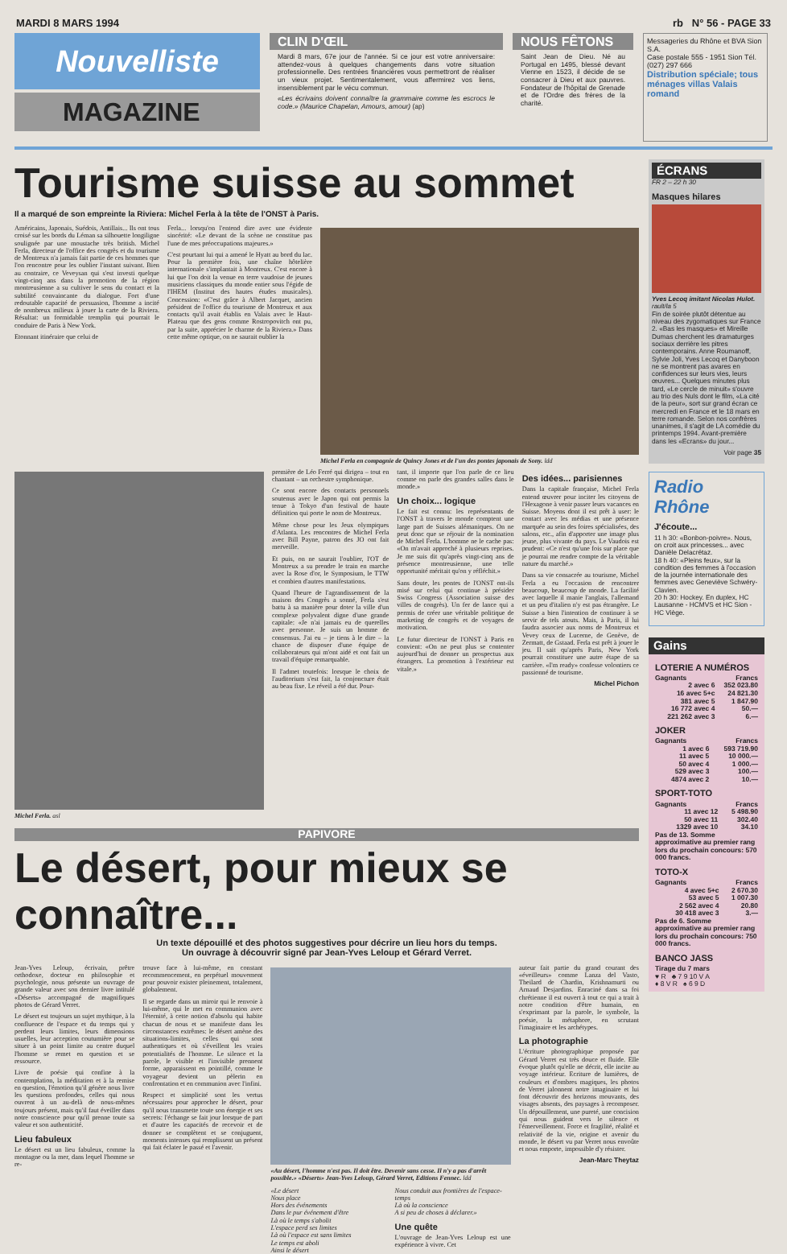MARDI 8 MARS 1994 rb N° 56 - PAGE 33
Nouvelliste
MAGAZINE
CLIN D'ŒIL
Mardi 8 mars, 67e jour de l'année. Si ce jour est votre anniversaire: attendez-vous à quelques changements dans votre situation professionnelle. Des rentrées financières vous permettront de réaliser un vieux projet. Sentimentalement, vous affermirez vos liens, insensiblement par le vécu commun.
«Les écrivains doivent connaître la grammaire comme les escrocs le code.» (Maurice Chapelan, Amours, amour) (ap)
NOUS FÊTONS
Saint Jean de Dieu. Né au Portugal en 1495, blessé devant Vienne en 1523, il décide de se consacrer à Dieu et aux pauvres. Fondateur de l'hôpital de Grenade et de l'Ordre des frères de la charité.
Messageries du Rhône et BVA Sion S.A.
Case postale 555 - 1951 Sion Tél. (027) 297 666
Distribution spéciale; tous ménages villas Valais romand
Tourisme suisse au sommet
Il a marqué de son empreinte la Riviera: Michel Ferla à la tête de l'ONST à Paris.
Américains, Japonais, Suédois, Antillais... Ils ont tous croisé sur les bords du Léman sa silhouette longiligne soulignée par une moustache très british. Michel Ferla, directeur de l'office des congrès et du tourisme de Montreux n'a jamais fait partie de ces hommes que l'on rencontre pour les oublier l'instant suivant. Bien au contraire, ce Veveysan qui s'est investi quelque vingt-cinq ans dans la promotion de la région montreusienne a su cultiver le sens du contact et la subtilité convaincante du dialogue. Fort d'une redoutable capacité de persuasion, l'homme a incité de nombreux milieux à jouer la carte de la Riviera. Résultat: un formidable tremplin qui pourrait le conduire de Paris à New York.
Etonnant itinéraire que celui de
Ferla... lorsqu'on l'entend dire avec une évidente sincérité: «Le devant de la scène ne constitue pas l'une de mes préoccupations majeures.»
C'est pourtant lui qui a amené le Hyatt au bord du lac. Pour la première fois, une chaîne hôtelière internationale s'implantait à Montreux. C'est encore à lui que l'on doit la venue en terre vaudoise de jeunes musiciens classiques du monde entier sous l'égide de l'IHEM (Institut des hautes études musicales). Concession: «C'est grâce à Albert Jacquet, ancien président de l'office du tourisme de Montreux et aux contacts qu'il avait établis en Valais avec le Haut-Plateau que des gens comme Rostropovitch ont pu, par la suite, apprécier le charme de la Riviera.» Dans cette même optique, on ne saurait oublier la
Michel Ferla en compagnie de Quincy Jones et de l'un des pontes japonais de Sony. ldd
Michel Ferla. asl première de Léo Ferré qui dirigea – tout en chantant – un orchestre symphonique.
Ce sont encore des contacts personnels soutenus avec le Japon qui ont permis la tenue à Tokyo d'un festival de haute définition qui porte le nom de Montreux.
Même chose pour les Jeux olympiques d'Atlanta. Les rencontres de Michel Ferla avec Bill Payne, patron des JO ont fait merveille.
Et puis, on ne saurait l'oublier, l'OT de Montreux a su prendre le train en marche avec la Rose d'or, le Symposium, le TTW et combien d'autres manifestations.
Quand l'heure de l'agrandissement de la maison des Congrès a sonné, Ferla s'est battu à sa manière pour doter la ville d'un complexe polyvalent digne d'une grande capitale: «Je n'ai jamais eu de querelles avec personne. Je suis un homme de consensus. J'ai eu – je tiens à le dire – la chance de disposer d'une équipe de collaborateurs qui m'ont aidé et ont fait un travail d'équipe remarquable.
Il l'admet toutefois: lorsque le choix de l'auditorium s'est fait, la conjoncture était au beau fixe. Le réveil a été dur. Pour-
tant, il importe que l'on parle de ce lieu comme on parle des grandes salles dans le monde.»
Un choix... logique
Le fait est connu: les représentants de l'ONST à travers le monde comptent une large part de Suisses alémaniques. On ne peut donc que se réjouir de la nomination de Michel Ferla. L'homme ne le cache pas: «On m'avait approché à plusieurs reprises. Je me suis dit qu'après vingt-cinq ans de présence montreusienne, une telle opportunité méritait qu'on y réfléchit.»
Sans doute, les pontes de l'ONST ont-ils misé sur celui qui continue à présider Swiss Congress (Association suisse des villes de congrès). Un fer de lance qui a permis de créer une véritable politique de marketing de congrès et de voyages de motivation.
Le futur directeur de l'ONST à Paris en convient: «On ne peut plus se contenter aujourd'hui de donner un prospectus aux étrangers. La promotion à l'extérieur est vitale.»
Des idées... parisiennes
Dans la capitale française, Michel Ferla entend œuvrer pour inciter les citoyens de l'Hexagone à venir passer leurs vacances en Suisse. Moyens dont il est prêt à user: le contact avec les médias et une présence marquée au sein des foires spécialisées, des salons, etc., afin d'apporter une image plus jeune, plus vivante du pays. Le Vaudois est prudent: «Ce n'est qu'une fois sur place que je pourrai me rendre compte de la véritable nature du marché.»
Dans sa vie consacrée au tourisme, Michel Ferla a eu l'occasion de rencontrer beaucoup, beaucoup de monde. La facilité avec laquelle il manie l'anglais, l'allemand et un peu d'italien n'y est pas étrangère. Le Suisse a bien l'intention de continuer à se servir de tels atouts. Mais, à Paris, il lui faudra associer aux noms de Montreux et Vevey ceux de Lucerne, de Genève, de Zermatt, de Gstaad. Ferla est prêt à jouer le jeu. Il sait qu'après Paris, New York pourrait constituer une autre étape de sa carrière. «I'm ready» confesse volontiers ce passionné de tourisme.
Michel Pichon
PAPIVORE
Le désert, pour mieux se connaître...
Un texte dépouillé et des photos suggestives pour décrire un lieu hors du temps.
Un ouvrage à découvrir signé par Jean-Yves Leloup et Gérard Verret.
Jean-Yves Leloup, écrivain, prêtre orthodoxe, docteur en philosophie et psychologie, nous présente un ouvrage de grande valeur avec son dernier livre intitulé «Déserts» accompagné de magnifiques photos de Gérard Verret.
Le désert est toujours un sujet mythique, à la confluence de l'espace et du temps qui y perdent leurs limites, leurs dimensions usuelles, leur acception coutumière pour se situer à un point limite au centre duquel l'homme se remet en question et se ressource.
Livre de poésie qui confine à la contemplation, la méditation et à la remise en question, l'émotion qu'il génère nous livre les questions profondes, celles qui nous ouvrent à un au-delà de nous-mêmes toujours présent, mais qu'il faut éveiller dans notre conscience pour qu'il prenne toute sa valeur et son authenticité.
Lieu fabuleux
Le désert est un lieu fabuleux, comme la montagne ou la mer, dans lequel l'homme se re-
trouve face à lui-même, en constant recommencement, en perpétuel mouvement pour pouvoir exister pleinement, totalement, globalement.
Il se regarde dans un miroir qui le renvoie à lui-même, qui le met en communion avec l'éternité, à cette notion d'absolu qui habite chacun de nous et se manifeste dans les circonstances extrêmes: le désert amène des situations-limites, celles qui sont authentiques et où s'éveillent les vraies potentialités de l'homme. Le silence et la parole, le visible et l'invisible prennent forme, apparaissent en pointillé, comme le voyageur devient un pèlerin en confrontation et en communion avec l'infini.
Respect et simplicité sont les vertus nécessaires pour approcher le désert, pour qu'il nous transmette toute son énergie et ses secrets: l'échange se fait jour lorsque de part et d'autre les capacités de recevoir et de donner se complètent et se conjuguent, moments intenses qui remplissent un présent qui fait éclater le passé et l'avenir.
«Au désert, l'homme n'est pas. Il doit être. Devenir sans cesse. Il n'y a pas d'arrêt possible.» «Déserts» Jean-Yves Leloup, Gérard Verret, Editions Fennec. ldd
«Le désert
Nous place
Hors des événements
Dans le pur événement d'être
Là où le temps s'abolit
L'espace perd ses limites
Là où l'espace est sans limites
Le temps est aboli
Ainsi le désert
Nous conduit aux frontières de l'espace-temps
Là où la conscience
A si peu de choses à déclarer.»
Une quête
L'ouvrage de Jean-Yves Leloup est une expérience à vivre. Cet
auteur fait partie du grand courant des «éveilleurs» comme Lanza del Vasto, Theilard de Chardin, Krishnamurti ou Arnaud Desjardins. Enraciné dans sa foi chrétienne il est ouvert à tout ce qui a trait à notre condition d'être humain, en s'exprimant par la parole, le symbole, la poésie, la métaphore, en scrutant l'imaginaire et les archétypes.
La photographie
L'écriture photographique proposée par Gérard Verret est très douce et fluide. Elle évoque plutôt qu'elle ne décrit, elle incite au voyage intérieur. Ecriture de lumières, de couleurs et d'ombres magiques, les photos de Verret jalonnent notre imaginaire et lui font découvrir des horizons mouvants, des visages absents, des paysages à recomposer. Un dépouillement, une pureté, une concision qui nous guident vers le silence et l'émerveillement. Force et fragilité, réalité et relativité de la vie, origine et avenir du monde, le désert vu par Verret nous envoûte et nous emporte, impossible d'y résister.
Jean-Marc Theytaz
ÉCRANS
FR 2 – 22 h 30
Masques hilares
Yves Lecoq imitant Nicolas Hulot. rault/la 5
Fin de soirée plutôt détentue au niveau des zygomatiques sur France 2. «Bas les masques» et Mireille Dumas cherchent les dramaturges sociaux derrière les pitres contemporains. Anne Roumanoff, Sylvie Joli, Yves Lecoq et Danyboon ne se montrent pas avares en confidences sur leurs vies, leurs œuvres... Quelques minutes plus tard, «Le cercle de minuit» s'ouvre au trio des Nuls dont le film, «La cité de la peur», sort sur grand écran ce mercredi en France et le 18 mars en terre romande. Selon nos confrères unanimes, il s'agit de LA comédie du printemps 1994. Avant-première dans les «Ecrans» du jour...
Voir page 35
Radio Rhône
J'écoute...
11 h 30: «Bonbon-poivre». Nous, on croit aux princesses... avec Danièle Delacrétaz.
18 h 40: «Pleins feux», sur la condition des femmes à l'occasion de la journée internationale des femmes avec Geneviève Schwéry-Clavien.
20 h 30: Hockey. En duplex, HC Lausanne - HCMVS et HC Sion - HC Viège.
Gains
LOTERIE A NUMÉROS
| Gagnants | Francs |
| --- | --- |
| 2 avec 6 | 352 023.80 |
| 16 avec 5+c | 24 821.30 |
| 381 avec 5 | 1 847.90 |
| 16 772 avec 4 | 50.— |
| 221 262 avec 3 | 6.— |
JOKER
| Gagnants | Francs |
| --- | --- |
| 1 avec 6 | 593 719.90 |
| 11 avec 5 | 10 000.— |
| 50 avec 4 | 1 000.— |
| 529 avec 3 | 100.— |
| 4874 avec 2 | 10.— |
SPORT-TOTO
| Gagnants | Francs |
| --- | --- |
| 11 avec 12 | 5 498.90 |
| 50 avec 11 | 302.40 |
| 1329 avec 10 | 34.10 |
Pas de 13. Somme approximative au premier rang lors du prochain concours: 570 000 francs.
TOTO-X
| Gagnants | Francs |
| --- | --- |
| 4 avec 5+c | 2 670.30 |
| 53 avec 5 | 1 007.30 |
| 2 562 avec 4 | 20.80 |
| 30 418 avec 3 | 3.— |
Pas de 6. Somme approximative au premier rang lors du prochain concours: 750 000 francs.
BANCO JASS
Tirage du 7 mars
♥ R ♣ 7 9 10 V A
♦ 8 V R ♠ 6 9 D